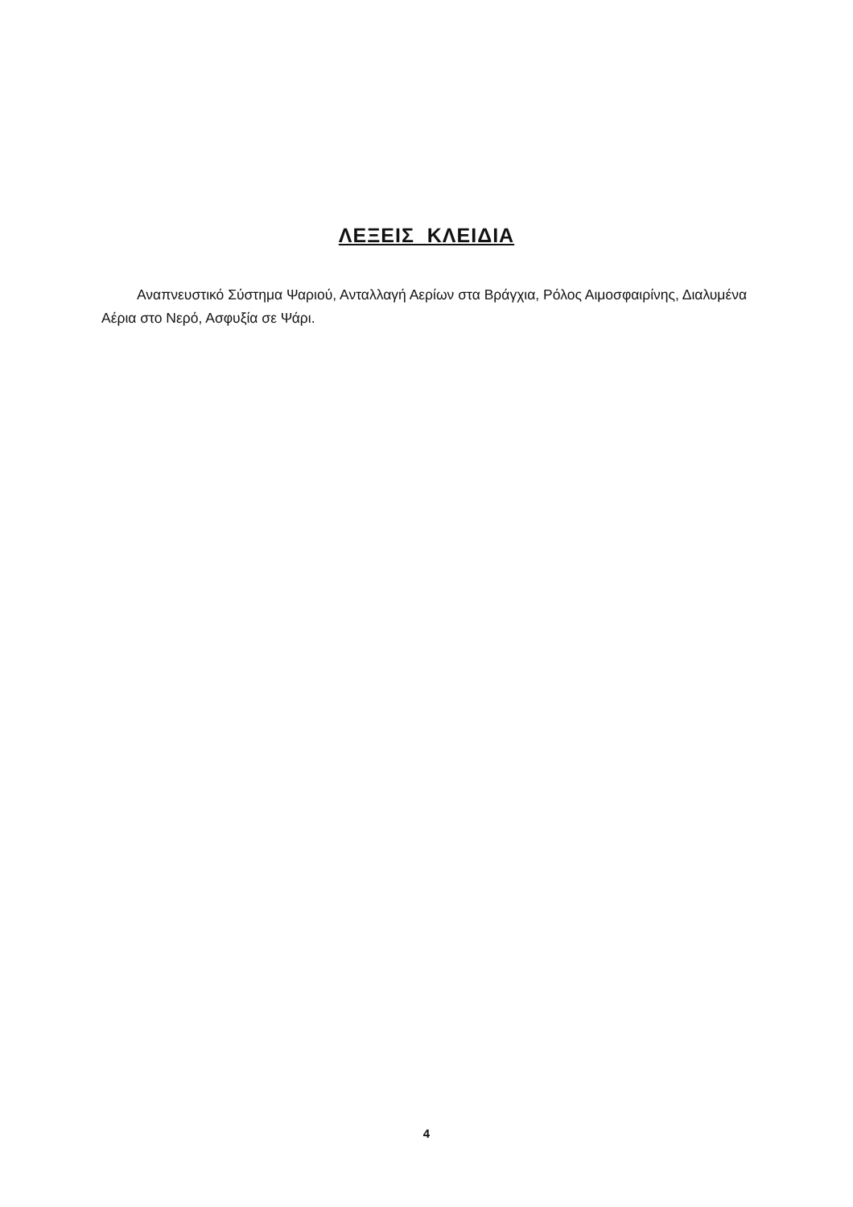ΛΕΞΕΙΣ ΚΛΕΙΔΙΑ
Αναπνευστικό Σύστημα Ψαριού, Ανταλλαγή Αερίων στα Βράγχια, Ρόλος Αιμοσφαιρίνης, Διαλυμένα Αέρια στο Νερό, Ασφυξία σε Ψάρι.
4